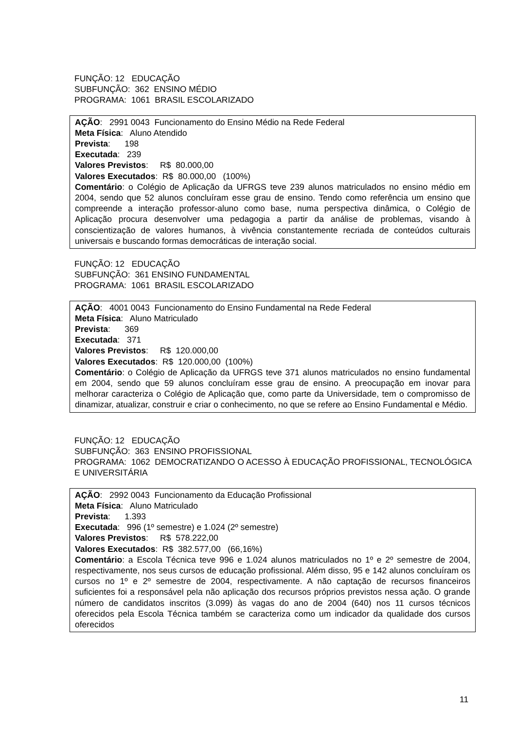FUNÇÃO: 12 EDUCAÇÃO
SUBFUNÇÃO: 362 ENSINO MÉDIO
PROGRAMA: 1061 BRASIL ESCOLARIZADO
AÇÃO: 2991 0043 Funcionamento do Ensino Médio na Rede Federal
Meta Física: Aluno Atendido
Prevista: 198
Executada: 239
Valores Previstos: R$ 80.000,00
Valores Executados: R$ 80.000,00 (100%)
Comentário: o Colégio de Aplicação da UFRGS teve 239 alunos matriculados no ensino médio em 2004, sendo que 52 alunos concluíram esse grau de ensino. Tendo como referência um ensino que compreende a interação professor-aluno como base, numa perspectiva dinâmica, o Colégio de Aplicação procura desenvolver uma pedagogia a partir da análise de problemas, visando à conscientização de valores humanos, à vivência constantemente recriada de conteúdos culturais universais e buscando formas democráticas de interação social.
FUNÇÃO: 12 EDUCAÇÃO
SUBFUNÇÃO: 361 ENSINO FUNDAMENTAL
PROGRAMA: 1061 BRASIL ESCOLARIZADO
AÇÃO: 4001 0043 Funcionamento do Ensino Fundamental na Rede Federal
Meta Física: Aluno Matriculado
Prevista: 369
Executada: 371
Valores Previstos: R$ 120.000,00
Valores Executados: R$ 120.000,00 (100%)
Comentário: o Colégio de Aplicação da UFRGS teve 371 alunos matriculados no ensino fundamental em 2004, sendo que 59 alunos concluíram esse grau de ensino. A preocupação em inovar para melhorar caracteriza o Colégio de Aplicação que, como parte da Universidade, tem o compromisso de dinamizar, atualizar, construir e criar o conhecimento, no que se refere ao Ensino Fundamental e Médio.
FUNÇÃO: 12 EDUCAÇÃO
SUBFUNÇÃO: 363 ENSINO PROFISSIONAL
PROGRAMA: 1062 DEMOCRATIZANDO O ACESSO À EDUCAÇÃO PROFISSIONAL, TECNOLÓGICA E UNIVERSITÁRIA
AÇÃO: 2992 0043 Funcionamento da Educação Profissional
Meta Física: Aluno Matriculado
Prevista: 1.393
Executada: 996 (1º semestre) e 1.024 (2º semestre)
Valores Previstos: R$ 578.222,00
Valores Executados: R$ 382.577,00 (66,16%)
Comentário: a Escola Técnica teve 996 e 1.024 alunos matriculados no 1º e 2º semestre de 2004, respectivamente, nos seus cursos de educação profissional. Além disso, 95 e 142 alunos concluíram os cursos no 1º e 2º semestre de 2004, respectivamente. A não captação de recursos financeiros suficientes foi a responsável pela não aplicação dos recursos próprios previstos nessa ação. O grande número de candidatos inscritos (3.099) às vagas do ano de 2004 (640) nos 11 cursos técnicos oferecidos pela Escola Técnica também se caracteriza como um indicador da qualidade dos cursos oferecidos
11